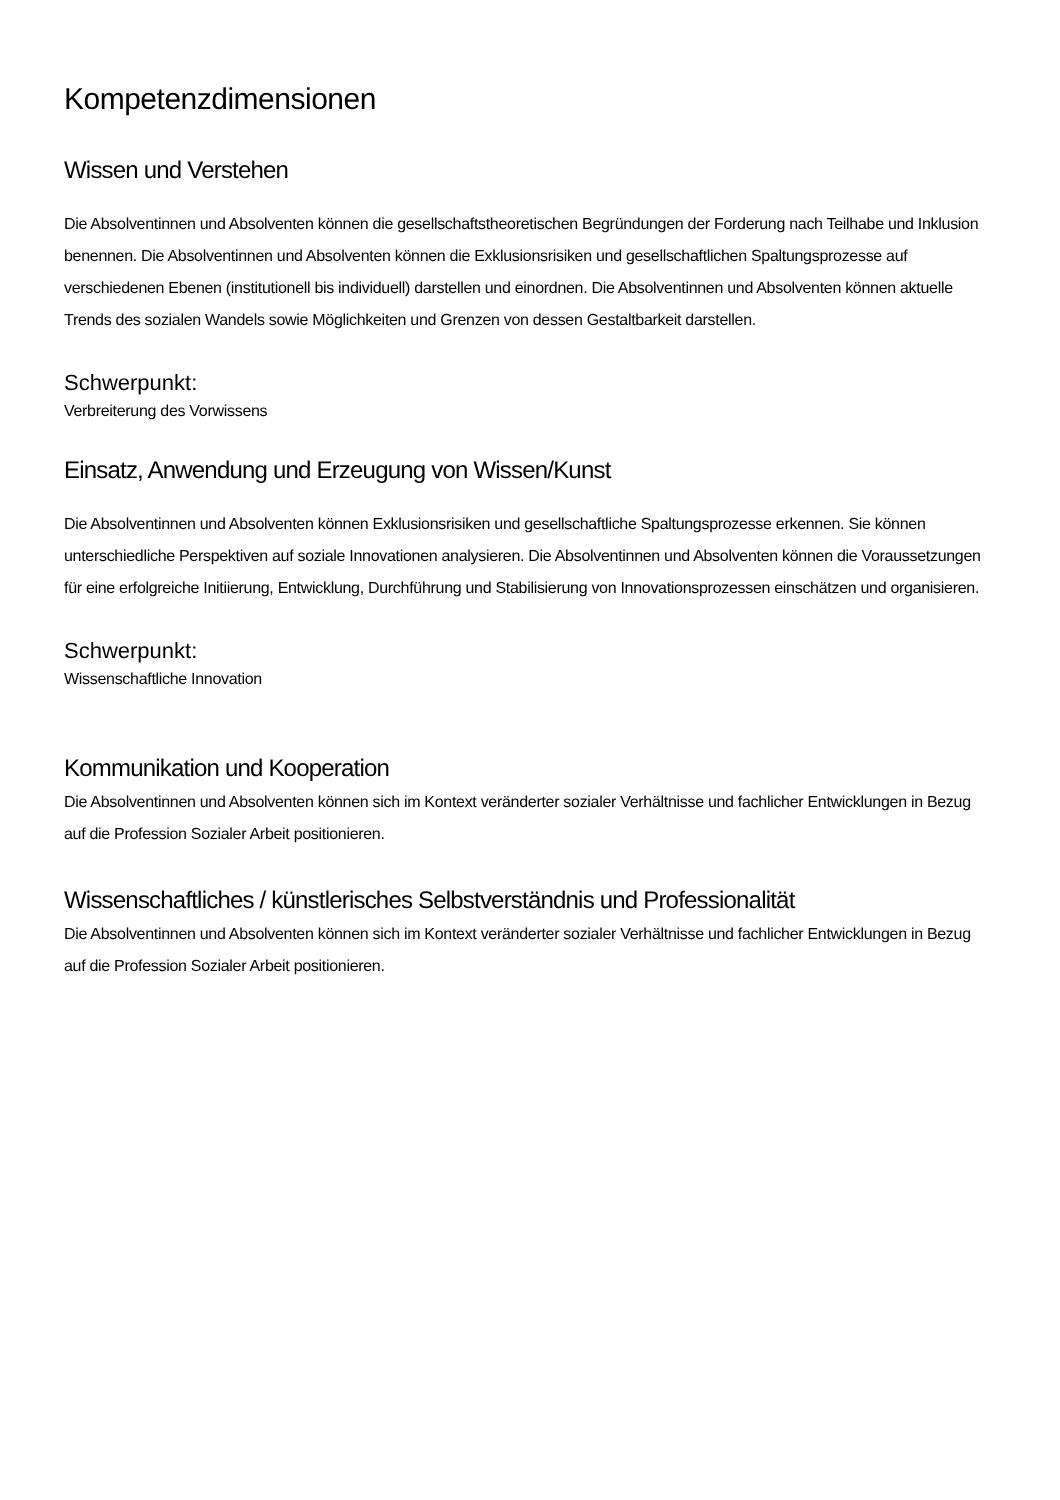Kompetenzdimensionen
Wissen und Verstehen
Die Absolventinnen und Absolventen können die gesellschaftstheoretischen Begründungen der Forderung nach Teilhabe und Inklusion benennen. Die Absolventinnen und Absolventen können die Exklusionsrisiken und gesellschaftlichen Spaltungsprozesse auf verschiedenen Ebenen (institutionell bis individuell) darstellen und einordnen. Die Absolventinnen und Absolventen können aktuelle Trends des sozialen Wandels sowie Möglichkeiten und Grenzen von dessen Gestaltbarkeit darstellen.
Schwerpunkt:
Verbreiterung des Vorwissens
Einsatz, Anwendung und Erzeugung von Wissen/Kunst
Die Absolventinnen und Absolventen können Exklusionsrisiken und gesellschaftliche Spaltungsprozesse erkennen. Sie können unterschiedliche Perspektiven auf soziale Innovationen analysieren. Die Absolventinnen und Absolventen können die Voraussetzungen für eine erfolgreiche Initiierung, Entwicklung, Durchführung und Stabilisierung von Innovationsprozessen einschätzen und organisieren.
Schwerpunkt:
Wissenschaftliche Innovation
Kommunikation und Kooperation
Die Absolventinnen und Absolventen können sich im Kontext veränderter sozialer Verhältnisse und fachlicher Entwicklungen in Bezug auf die Profession Sozialer Arbeit positionieren.
Wissenschaftliches / künstlerisches Selbstverständnis und Professionalität
Die Absolventinnen und Absolventen können sich im Kontext veränderter sozialer Verhältnisse und fachlicher Entwicklungen in Bezug auf die Profession Sozialer Arbeit positionieren.